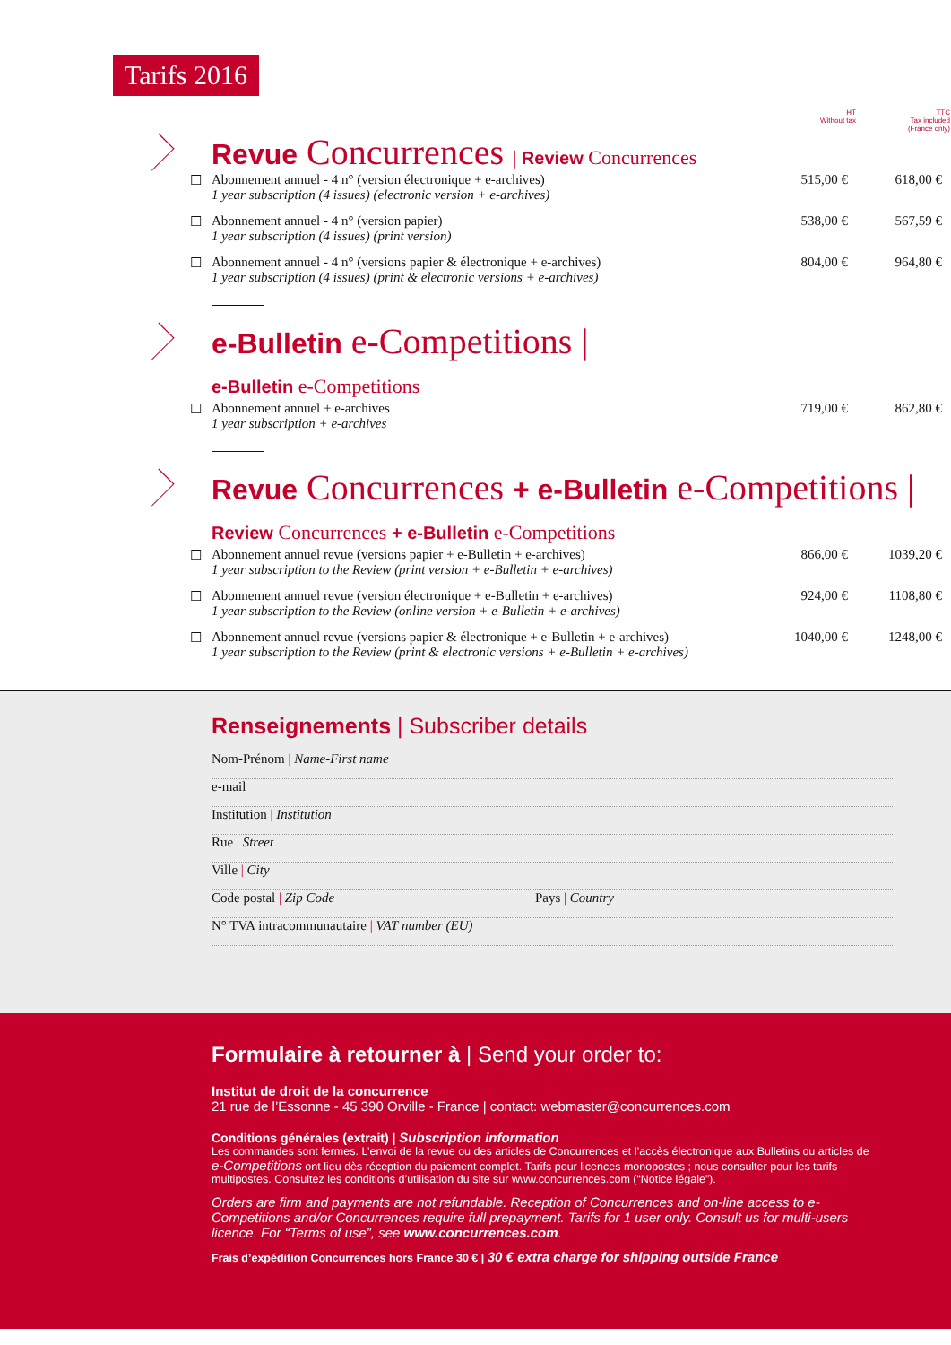Tarifs 2016
HT
Without tax
TTC
Tax included
(France only)
Revue Concurrences | Review Concurrences
| ☐ | Abonnement annuel - 4 n° (version électronique + e-archives) 1 year subscription (4 issues) (electronic version + e-archives) | 515,00 € | 618,00 € |
| ☐ | Abonnement annuel - 4 n° (version papier) 1 year subscription (4 issues) (print version) | 538,00 € | 567,59 € |
| ☐ | Abonnement annuel - 4 n° (versions papier & électronique + e-archives) 1 year subscription (4 issues) (print & electronic versions + e-archives) | 804,00 € | 964,80 € |
e-Bulletin e-Competitions |
e-Bulletin e-Competitions
| ☐ | Abonnement annuel + e-archives 1 year subscription + e-archives | 719,00 € | 862,80 € |
Revue Concurrences + e-Bulletin e-Competitions |
Review Concurrences + e-Bulletin e-Competitions
| ☐ | Abonnement annuel revue (versions papier + e-Bulletin + e-archives) 1 year subscription to the Review (print version + e-Bulletin + e-archives) | 866,00 € | 1039,20 € |
| ☐ | Abonnement annuel revue (version électronique + e-Bulletin + e-archives) 1 year subscription to the Review (online version + e-Bulletin + e-archives) | 924,00 € | 1108,80 € |
| ☐ | Abonnement annuel revue (versions papier & électronique + e-Bulletin + e-archives) 1 year subscription to the Review (print & electronic versions + e-Bulletin + e-archives) | 1040,00 € | 1248,00 € |
Renseignements | Subscriber details
Nom-Prénom | Name-First name
e-mail
Institution | Institution
Rue | Street
Ville | City
Code postal | Zip Code Pays | Country
N° TVA intracommunautaire | VAT number (EU)
Formulaire à retourner à | Send your order to:
Institut de droit de la concurrence
21 rue de l’Essonne - 45 390 Orville - France | contact: webmaster@concurrences.com
Conditions générales (extrait) | Subscription information
Les commandes sont fermes. L’envoi de la revue ou des articles de Concurrences et l’accès électronique aux Bulletins ou articles de e-Competitions ont lieu dès réception du paiement complet. Tarifs pour licences monopostes ; nous consulter pour les tarifs multipostes. Consultez les conditions d’utilisation du site sur www.concurrences.com (“Notice légale”).
Orders are firm and payments are not refundable. Reception of Concurrences and on-line access to e-Competitions and/or Concurrences require full prepayment. Tarifs for 1 user only. Consult us for multi-users licence. For “Terms of use”, see www.concurrences.com.
Frais d’expédition Concurrences hors France 30 € | 30 € extra charge for shipping outside France